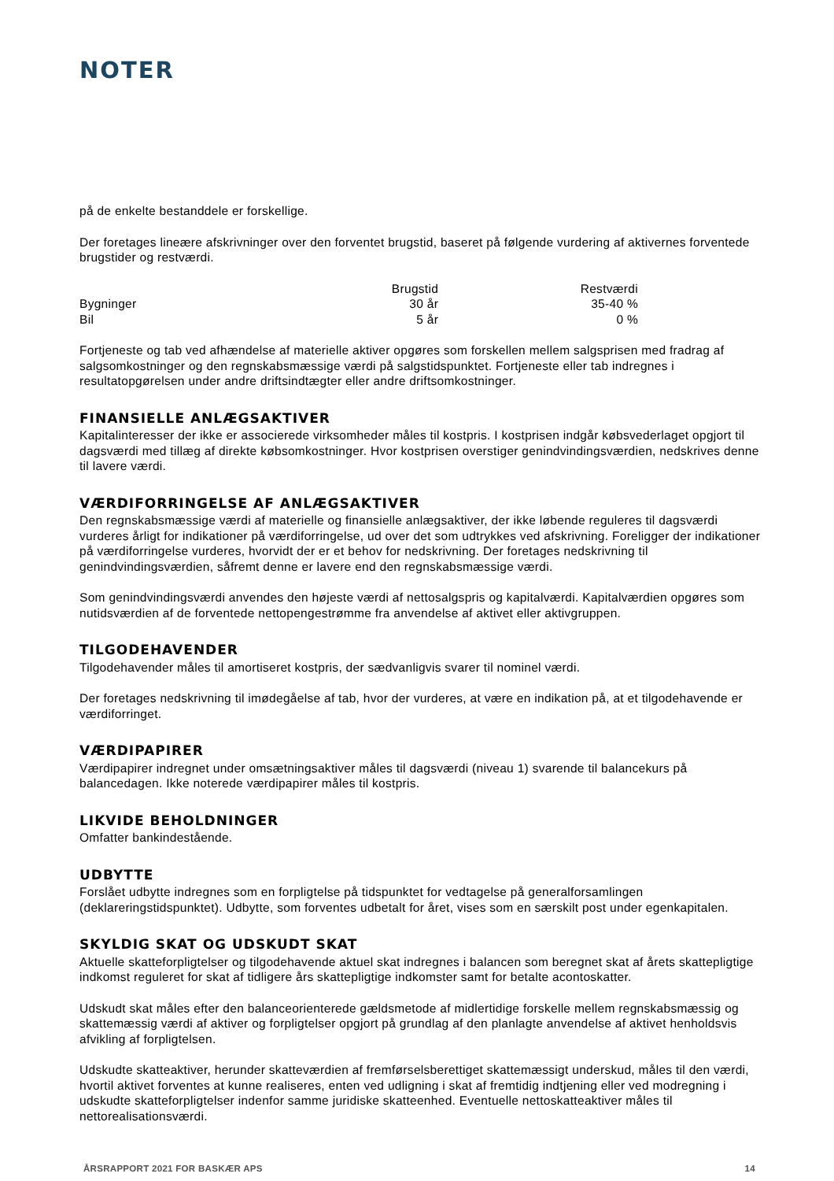NOTER
på de enkelte bestanddele er forskellige.
Der foretages lineære afskrivninger over den forventet brugstid, baseret på følgende vurdering af aktivernes forventede brugstider og restværdi.
| | Brugstid | Restværdi |
| --- | --- | --- |
| Bygninger | 30 år | 35-40 % |
| Bil | 5 år | 0 % |
Fortjeneste og tab ved afhændelse af materielle aktiver opgøres som forskellen mellem salgsprisen med fradrag af salgsomkostninger og den regnskabsmæssige værdi på salgstidspunktet. Fortjeneste eller tab indregnes i resultatopgørelsen under andre driftsindtægter eller andre driftsomkostninger.
FINANSIELLE ANLÆGSAKTIVER
Kapitalinteresser der ikke er associerede virksomheder måles til kostpris. I kostprisen indgår købsvederlaget opgjort til dagsværdi med tillæg af direkte købsomkostninger. Hvor kostprisen overstiger genindvindingsværdien, nedskrives denne til lavere værdi.
VÆRDIFORRINGELSE AF ANLÆGSAKTIVER
Den regnskabsmæssige værdi af materielle og finansielle anlægsaktiver, der ikke løbende reguleres til dagsværdi vurderes årligt for indikationer på værdiforringelse, ud over det som udtrykkes ved afskrivning. Foreligger der indikationer på værdiforringelse vurderes, hvorvidt der er et behov for nedskrivning. Der foretages nedskrivning til genindvindingsværdien, såfremt denne er lavere end den regnskabsmæssige værdi.
Som genindvindingsværdi anvendes den højeste værdi af nettosalgspris og kapitalværdi. Kapitalværdien opgøres som nutidsværdien af de forventede nettopengestrømme fra anvendelse af aktivet eller aktivgruppen.
TILGODEHAVENDER
Tilgodehavender måles til amortiseret kostpris, der sædvanligvis svarer til nominel værdi.
Der foretages nedskrivning til imødegåelse af tab, hvor der vurderes, at være en indikation på, at et tilgodehavende er værdiforringet.
VÆRDIPAPIRER
Værdipapirer indregnet under omsætningsaktiver måles til dagsværdi (niveau 1) svarende til balancekurs på balancedagen. Ikke noterede værdipapirer måles til kostpris.
LIKVIDE BEHOLDNINGER
Omfatter bankindestående.
UDBYTTE
Forslået udbytte indregnes som en forpligtelse på tidspunktet for vedtagelse på generalforsamlingen (deklareringstidspunktet). Udbytte, som forventes udbetalt for året, vises som en særskilt post under egenkapitalen.
SKYLDIG SKAT OG UDSKUDT SKAT
Aktuelle skatteforpligtelser og tilgodehavende aktuel skat indregnes i balancen som beregnet skat af årets skattepligtige indkomst reguleret for skat af tidligere års skattepligtige indkomster samt for betalte acontoskatter.
Udskudt skat måles efter den balanceorienterede gældsmetode af midlertidige forskelle mellem regnskabsmæssig og skattemæssig værdi af aktiver og forpligtelser opgjort på grundlag af den planlagte anvendelse af aktivet henholdsvis afvikling af forpligtelsen.
Udskudte skatteaktiver, herunder skatteværdien af fremførselsberettiget skattemæssigt underskud, måles til den værdi, hvortil aktivet forventes at kunne realiseres, enten ved udligning i skat af fremtidig indtjening eller ved modregning i udskudte skatteforpligtelser indenfor samme juridiske skatteenhed. Eventuelle nettoskatteaktiver måles til nettorealisationsværdi.
ÅRSRAPPORT 2021 FOR BASKÆR APS 14